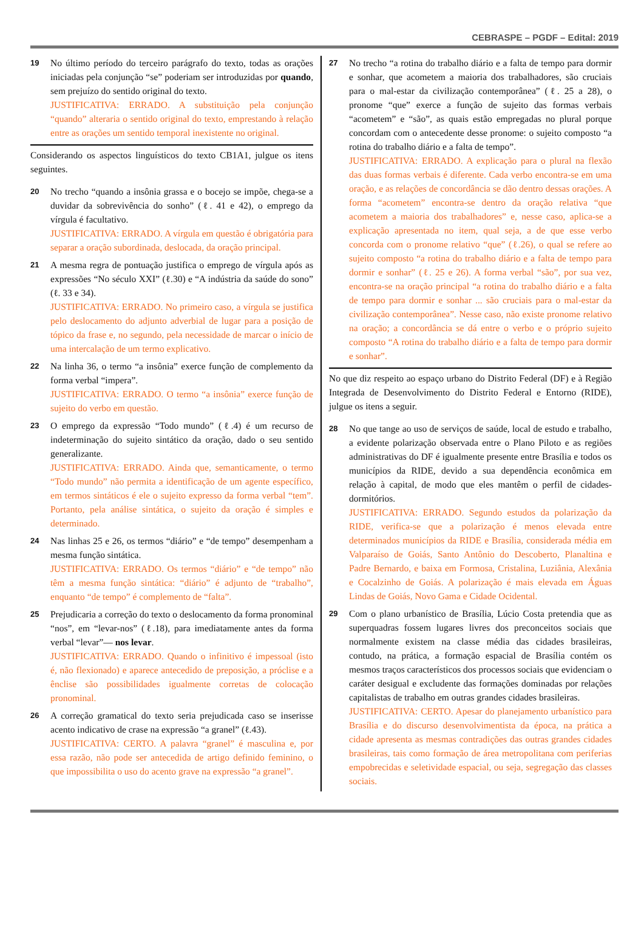CEBRASPE – PGDF – Edital: 2019
19
No último período do terceiro parágrafo do texto, todas as orações iniciadas pela conjunção “se” poderiam ser introduzidas por quando, sem prejuízo do sentido original do texto.
JUSTIFICATIVA: ERRADO. A substituição pela conjunção “quando” alteraria o sentido original do texto, emprestando à relação entre as orações um sentido temporal inexistente no original.
Considerando os aspectos linguísticos do texto CB1A1, julgue os itens seguintes.
20
No trecho “quando a insônia grassa e o bocejo se impõe, chega-se a duvidar da sobrevivência do sonho” (ℓ. 41 e 42), o emprego da vírgula é facultativo.
JUSTIFICATIVA: ERRADO. A vírgula em questão é obrigatória para separar a oração subordinada, deslocada, da oração principal.
21
A mesma regra de pontuação justifica o emprego de vírgula após as expressões “No século XXI” (ℓ.30) e “A indústria da saúde do sono” (ℓ. 33 e 34).
JUSTIFICATIVA: ERRADO. No primeiro caso, a vírgula se justifica pelo deslocamento do adjunto adverbial de lugar para a posição de tópico da frase e, no segundo, pela necessidade de marcar o início de uma intercalação de um termo explicativo.
22
Na linha 36, o termo “a insônia” exerce função de complemento da forma verbal “impera”.
JUSTIFICATIVA: ERRADO. O termo “a insônia” exerce função de sujeito do verbo em questão.
23
O emprego da expressão “Todo mundo” (ℓ.4) é um recurso de indeterminação do sujeito sintático da oração, dado o seu sentido generalizante.
JUSTIFICATIVA: ERRADO. Ainda que, semanticamente, o termo “Todo mundo” não permita a identificação de um agente específico, em termos sintáticos é ele o sujeito expresso da forma verbal “tem”. Portanto, pela análise sintática, o sujeito da oração é simples e determinado.
24
Nas linhas 25 e 26, os termos “diário” e “de tempo” desempenham a mesma função sintática.
JUSTIFICATIVA: ERRADO. Os termos “diário” e “de tempo” não têm a mesma função sintática: “diário” é adjunto de “trabalho”, enquanto “de tempo” é complemento de “falta”.
25
Prejudicaria a correção do texto o deslocamento da forma pronominal “nos”, em “levar-nos” (ℓ.18), para imediatamente antes da forma verbal “levar”— nos levar.
JUSTIFICATIVA: ERRADO. Quando o infinitivo é impessoal (isto é, não flexionado) e aparece antecedido de preposição, a próclise e a ênclise são possibilidades igualmente corretas de colocação pronominal.
26
A correção gramatical do texto seria prejudicada caso se inserisse acento indicativo de crase na expressão “a granel” (ℓ.43).
JUSTIFICATIVA: CERTO. A palavra “granel” é masculina e, por essa razão, não pode ser antecedida de artigo definido feminino, o que impossibilita o uso do acento grave na expressão “a granel”.
27
No trecho “a rotina do trabalho diário e a falta de tempo para dormir e sonhar, que acometem a maioria dos trabalhadores, são cruciais para o mal-estar da civilização contemporânea” (ℓ. 25 a 28), o pronome “que” exerce a função de sujeito das formas verbais “acometem” e “são”, as quais estão empregadas no plural porque concordam com o antecedente desse pronome: o sujeito composto “a rotina do trabalho diário e a falta de tempo”.
JUSTIFICATIVA: ERRADO. A explicação para o plural na flexão das duas formas verbais é diferente. Cada verbo encontra-se em uma oração, e as relações de concordância se dão dentro dessas orações. A forma “acometem” encontra-se dentro da oração relativa “que acometem a maioria dos trabalhadores” e, nesse caso, aplica-se a explicação apresentada no item, qual seja, a de que esse verbo concorda com o pronome relativo “que” (ℓ.26), o qual se refere ao sujeito composto “a rotina do trabalho diário e a falta de tempo para dormir e sonhar” (ℓ. 25 e 26). A forma verbal “são”, por sua vez, encontra-se na oração principal “a rotina do trabalho diário e a falta de tempo para dormir e sonhar ... são cruciais para o mal-estar da civilização contemporânea”. Nesse caso, não existe pronome relativo na oração; a concordância se dá entre o verbo e o próprio sujeito composto “A rotina do trabalho diário e a falta de tempo para dormir e sonhar”.
No que diz respeito ao espaço urbano do Distrito Federal (DF) e à Região Integrada de Desenvolvimento do Distrito Federal e Entorno (RIDE), julgue os itens a seguir.
28
No que tange ao uso de serviços de saúde, local de estudo e trabalho, a evidente polarização observada entre o Plano Piloto e as regiões administrativas do DF é igualmente presente entre Brasília e todos os municípios da RIDE, devido a sua dependência econômica em relação à capital, de modo que eles mantêm o perfil de cidades-dormitórios.
JUSTIFICATIVA: ERRADO. Segundo estudos da polarização da RIDE, verifica-se que a polarização é menos elevada entre determinados municípios da RIDE e Brasília, considerada média em Valparaíso de Goiás, Santo Antônio do Descoberto, Planaltina e Padre Bernardo, e baixa em Formosa, Cristalina, Luziânia, Alexânia e Cocalzinho de Goiás. A polarização é mais elevada em Águas Lindas de Goiás, Novo Gama e Cidade Ocidental.
29
Com o plano urbanístico de Brasília, Lúcio Costa pretendia que as superquadras fossem lugares livres dos preconceitos sociais que normalmente existem na classe média das cidades brasileiras, contudo, na prática, a formação espacial de Brasília contém os mesmos traços característicos dos processos sociais que evidenciam o caráter desigual e excludente das formações dominadas por relações capitalistas de trabalho em outras grandes cidades brasileiras.
JUSTIFICATIVA: CERTO. Apesar do planejamento urbanístico para Brasília e do discurso desenvolvimentista da época, na prática a cidade apresenta as mesmas contradições das outras grandes cidades brasileiras, tais como formação de área metropolitana com periferias empobrecidas e seletividade espacial, ou seja, segregação das classes sociais.